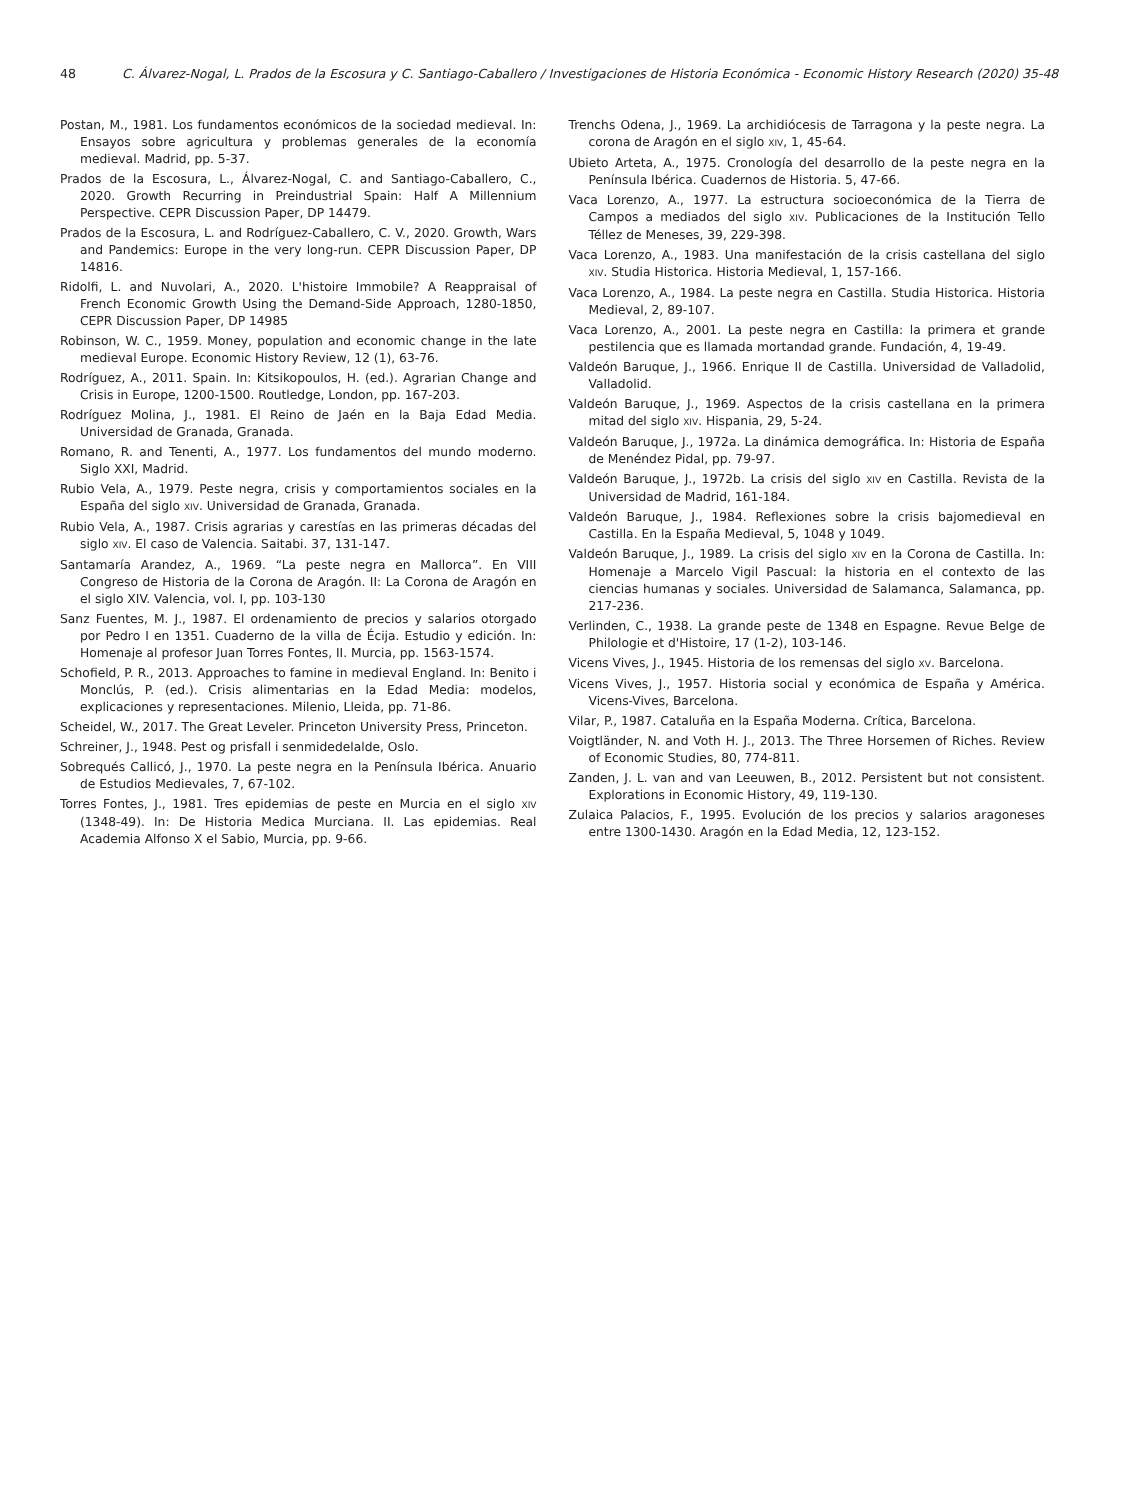48 C. Álvarez-Nogal, L. Prados de la Escosura y C. Santiago-Caballero / Investigaciones de Historia Económica - Economic History Research (2020) 35-48
Postan, M., 1981. Los fundamentos económicos de la sociedad medieval. In: Ensayos sobre agricultura y problemas generales de la economía medieval. Madrid, pp. 5-37.
Prados de la Escosura, L., Álvarez-Nogal, C. and Santiago-Caballero, C., 2020. Growth Recurring in Preindustrial Spain: Half A Millennium Perspective. CEPR Discussion Paper, DP 14479.
Prados de la Escosura, L. and Rodríguez-Caballero, C. V., 2020. Growth, Wars and Pandemics: Europe in the very long-run. CEPR Discussion Paper, DP 14816.
Ridolfi, L. and Nuvolari, A., 2020. L'histoire Immobile? A Reappraisal of French Economic Growth Using the Demand-Side Approach, 1280-1850, CEPR Discussion Paper, DP 14985
Robinson, W. C., 1959. Money, population and economic change in the late medieval Europe. Economic History Review, 12 (1), 63-76.
Rodríguez, A., 2011. Spain. In: Kitsikopoulos, H. (ed.). Agrarian Change and Crisis in Europe, 1200-1500. Routledge, London, pp. 167-203.
Rodríguez Molina, J., 1981. El Reino de Jaén en la Baja Edad Media. Universidad de Granada, Granada.
Romano, R. and Tenenti, A., 1977. Los fundamentos del mundo moderno. Siglo XXI, Madrid.
Rubio Vela, A., 1979. Peste negra, crisis y comportamientos sociales en la España del siglo XIV. Universidad de Granada, Granada.
Rubio Vela, A., 1987. Crisis agrarias y carestías en las primeras décadas del siglo XIV. El caso de Valencia. Saitabi. 37, 131-147.
Santamaría Arandez, A., 1969. “La peste negra en Mallorca”. En VIII Congreso de Historia de la Corona de Aragón. II: La Corona de Aragón en el siglo XIV. Valencia, vol. I, pp. 103-130
Sanz Fuentes, M. J., 1987. El ordenamiento de precios y salarios otorgado por Pedro I en 1351. Cuaderno de la villa de Écija. Estudio y edición. In: Homenaje al profesor Juan Torres Fontes, II. Murcia, pp. 1563-1574.
Schofield, P. R., 2013. Approaches to famine in medieval England. In: Benito i Monclús, P. (ed.). Crisis alimentarias en la Edad Media: modelos, explicaciones y representaciones. Milenio, Lleida, pp. 71-86.
Scheidel, W., 2017. The Great Leveler. Princeton University Press, Princeton.
Schreiner, J., 1948. Pest og prisfall i senmidedelalde, Oslo.
Sobrequés Callicó, J., 1970. La peste negra en la Península Ibérica. Anuario de Estudios Medievales, 7, 67-102.
Torres Fontes, J., 1981. Tres epidemias de peste en Murcia en el siglo XIV (1348-49). In: De Historia Medica Murciana. II. Las epidemias. Real Academia Alfonso X el Sabio, Murcia, pp. 9-66.
Trenchs Odena, J., 1969. La archidiócesis de Tarragona y la peste negra. La corona de Aragón en el siglo XIV, 1, 45-64.
Ubieto Arteta, A., 1975. Cronología del desarrollo de la peste negra en la Península Ibérica. Cuadernos de Historia. 5, 47-66.
Vaca Lorenzo, A., 1977. La estructura socioeconómica de la Tierra de Campos a mediados del siglo XIV. Publicaciones de la Institución Tello Téllez de Meneses, 39, 229-398.
Vaca Lorenzo, A., 1983. Una manifestación de la crisis castellana del siglo XIV. Studia Historica. Historia Medieval, 1, 157-166.
Vaca Lorenzo, A., 1984. La peste negra en Castilla. Studia Historica. Historia Medieval, 2, 89-107.
Vaca Lorenzo, A., 2001. La peste negra en Castilla: la primera et grande pestilencia que es llamada mortandad grande. Fundación, 4, 19-49.
Valdeón Baruque, J., 1966. Enrique II de Castilla. Universidad de Valladolid, Valladolid.
Valdeón Baruque, J., 1969. Aspectos de la crisis castellana en la primera mitad del siglo XIV. Hispania, 29, 5-24.
Valdeón Baruque, J., 1972a. La dinámica demográfica. In: Historia de España de Menéndez Pidal, pp. 79-97.
Valdeón Baruque, J., 1972b. La crisis del siglo XIV en Castilla. Revista de la Universidad de Madrid, 161-184.
Valdeón Baruque, J., 1984. Reflexiones sobre la crisis bajomedieval en Castilla. En la España Medieval, 5, 1048 y 1049.
Valdeón Baruque, J., 1989. La crisis del siglo XIV en la Corona de Castilla. In: Homenaje a Marcelo Vigil Pascual: la historia en el contexto de las ciencias humanas y sociales. Universidad de Salamanca, Salamanca, pp. 217-236.
Verlinden, C., 1938. La grande peste de 1348 en Espagne. Revue Belge de Philologie et d'Histoire, 17 (1-2), 103-146.
Vicens Vives, J., 1945. Historia de los remensas del siglo XV. Barcelona.
Vicens Vives, J., 1957. Historia social y económica de España y América. Vicens-Vives, Barcelona.
Vilar, P., 1987. Cataluña en la España Moderna. Crítica, Barcelona.
Voigtländer, N. and Voth H. J., 2013. The Three Horsemen of Riches. Review of Economic Studies, 80, 774-811.
Zanden, J. L. van and van Leeuwen, B., 2012. Persistent but not consistent. Explorations in Economic History, 49, 119-130.
Zulaica Palacios, F., 1995. Evolución de los precios y salarios aragoneses entre 1300-1430. Aragón en la Edad Media, 12, 123-152.